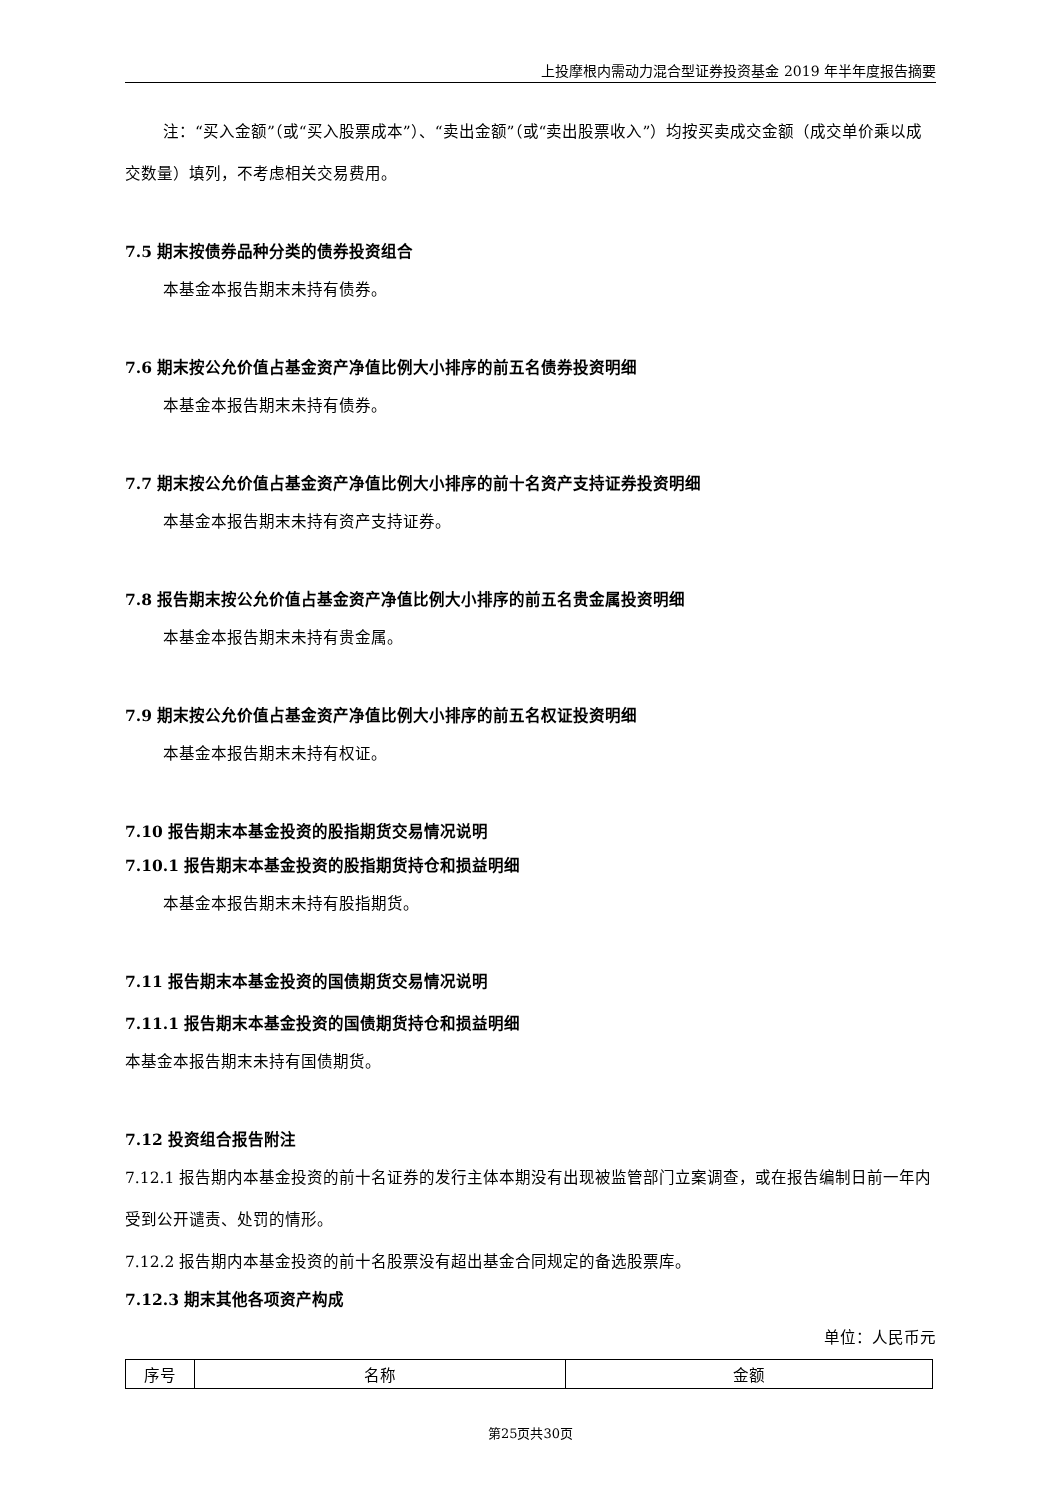上投摩根内需动力混合型证券投资基金 2019 年半年度报告摘要
注：“买入金额”（或“买入股票成本”）、“卖出金额”（或“卖出股票收入”）均按买卖成交金额（成交单价乘以成交数量）填列，不考虑相关交易费用。
7.5 期末按债券品种分类的债券投资组合
本基金本报告期末未持有债券。
7.6 期末按公允价值占基金资产净值比例大小排序的前五名债券投资明细
本基金本报告期末未持有债券。
7.7 期末按公允价值占基金资产净值比例大小排序的前十名资产支持证券投资明细
本基金本报告期末未持有资产支持证券。
7.8 报告期末按公允价值占基金资产净值比例大小排序的前五名贵金属投资明细
本基金本报告期末未持有贵金属。
7.9 期末按公允价值占基金资产净值比例大小排序的前五名权证投资明细
本基金本报告期末未持有权证。
7.10 报告期末本基金投资的股指期货交易情况说明
7.10.1 报告期末本基金投资的股指期货持仓和损益明细
本基金本报告期末未持有股指期货。
7.11 报告期末本基金投资的国债期货交易情况说明
7.11.1 报告期末本基金投资的国债期货持仓和损益明细
本基金本报告期末未持有国债期货。
7.12 投资组合报告附注
7.12.1 报告期内本基金投资的前十名证券的发行主体本期没有出现被监管部门立案调查，或在报告编制日前一年内受到公开谴责、处罚的情形。
7.12.2 报告期内本基金投资的前十名股票没有超出基金合同规定的备选股票库。
7.12.3 期末其他各项资产构成
单位：人民币元
| 序号 | 名称 | 金额 |
第25页共30页